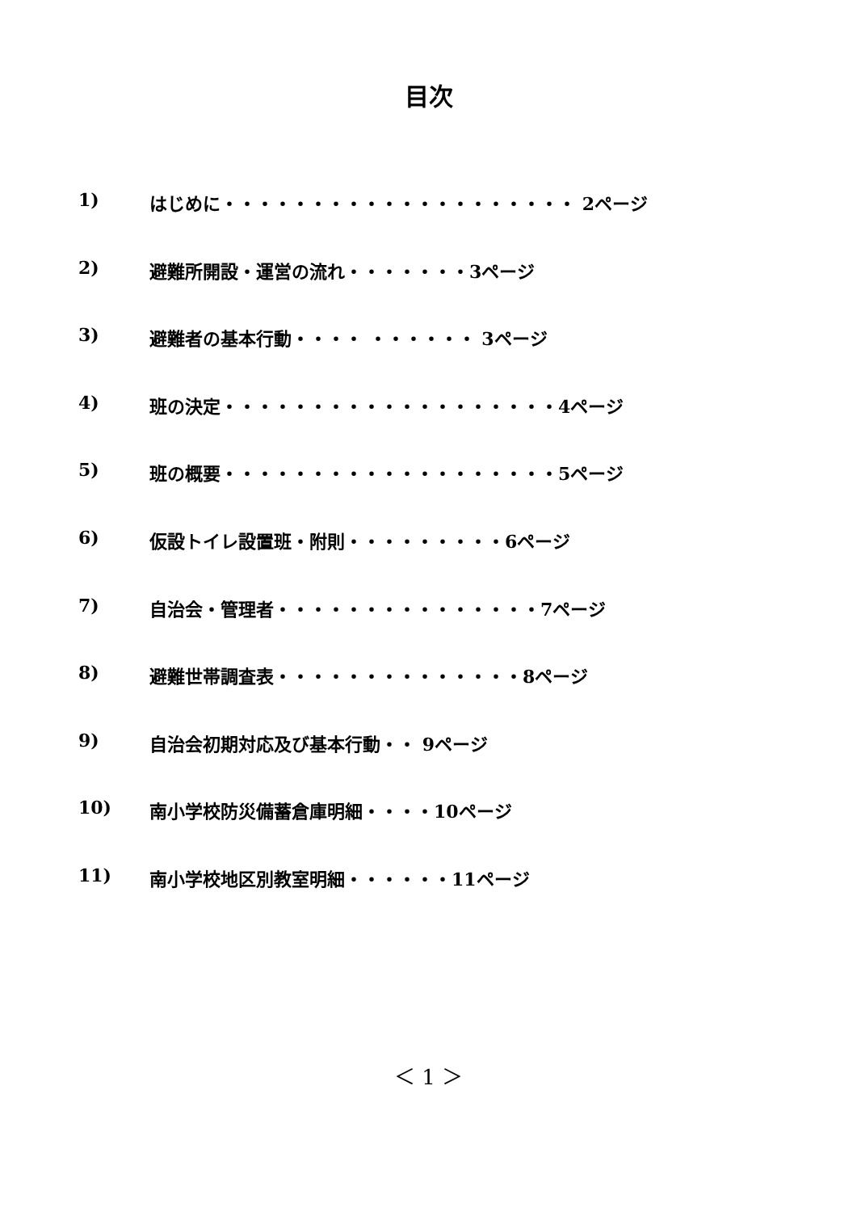目次
1) はじめに・・・・・・・・・・・・・・・・・・・・ 2ページ
2) 避難所開設・運営の流れ・・・・・・・3ページ
3) 避難者の基本行動・・・・ ・・・・・・ 3ページ
4) 班の決定・・・・・・・・・・・・・・・・・・・4ページ
5) 班の概要・・・・・・・・・・・・・・・・・・・5ページ
6) 仮設トイレ設置班・附則・・・・・・・・・6ページ
7) 自治会・管理者・・・・・・・・・・・・・・・7ページ
8) 避難世帯調査表・・・・・・・・・・・・・・8ページ
9) 自治会初期対応及び基本行動・・ 9ページ
10) 南小学校防災備蓄倉庫明細・・・・10ページ
11) 南小学校地区別教室明細・・・・・・11ページ
＜ 1 ＞